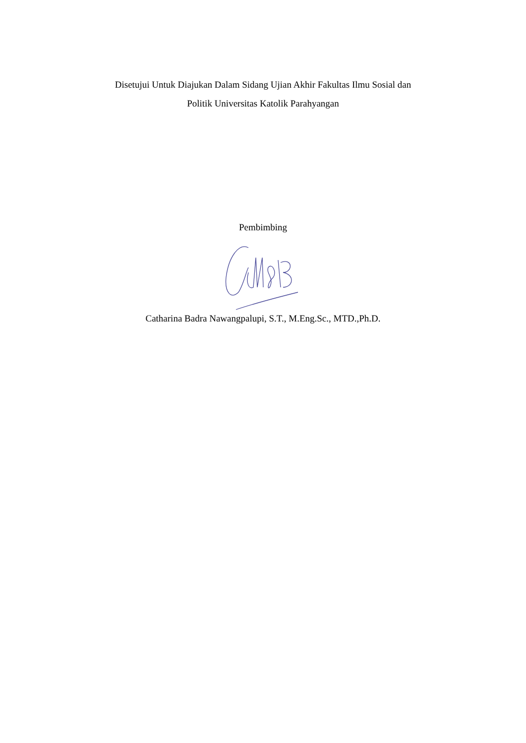Disetujui Untuk Diajukan Dalam Sidang Ujian Akhir Fakultas Ilmu Sosial dan
Politik Universitas Katolik Parahyangan
Pembimbing
Catharina Badra Nawangpalupi, S.T., M.Eng.Sc., MTD.,Ph.D.